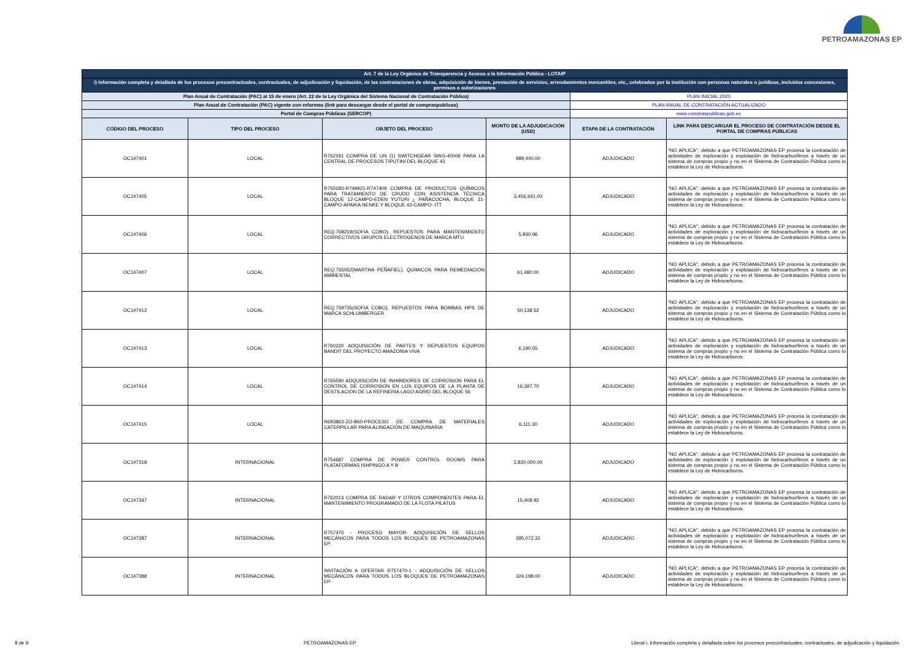PETROAMAZONAS EP
| Art. 7 de la Ley Orgánica de Transparencia y Acceso a la Información Pública - LOTAIP | | | | | |
| i) Información completa y detallada de los procesos precontractuales, contractuales, de adjudicación y liquidación, de las contrataciones de obras, adquisición de bienes, prestación de servicios, arrendamientos mercantiles, etc., celebrados por la institución con personas naturales o jurídicas, incluidos concesiones, permisos o autorizaciones | | | | | |
| Plan Anual de Contratación (PAC) al 15 de enero (Art. 22 de la Ley Orgánica del Sistema Nacional de Contratación Pública) | | | | PLAN INICIAL 2020 | |
| Plan Anual de Contratación (PAC) vigente con reformas (link para descargar desde el portal de compraspublicas) | | | | PLAN ANUAL DE CONTRATACIÓN ACTUALIZADO | |
| Portal de Compras Públicas (SERCOP) | | | | www.compraspublicas.gob.ec | |
| CÓDIGO DEL PROCESO | TIPO DEL PROCESO | OBJETO DEL PROCESO | MONTO DE LA ADJUDICACIÓN (USD) | ETAPA DE LA CONTRATACIÓN | LINK PARA DESCARGAR EL PROCESO DE CONTRATACIÓN DESDE EL PORTAL DE COMPRAS PÚBLICAS |
| OC147401 | LOCAL | R762191 COMPRA DE UN (1) SWITCHGEAR SWG-40006 PARA LA CENTRAL DE PROCESOS TIPUTINI DEL BLOQUE 43 | 989,440.00 | ADJUDICADO | "NO APLICA"; debido a que PETROAMAZONAS EP procesa la contratación de actividades de exploración y explotación de hidrocarburíferos a través de un sistema de compras propio y no en el Sistema de Contratación Pública como lo establece la Ley de Hidrocarburos. |
| OC147405 | LOCAL | R750183-R749921-R747409 COMPRA DE PRODUCTOS QUÍMICOS PARA TRATAMIENTO DE CRUDO CON ASISTENCIA TÉCNICA BLOQUE 12-CAMPO-EDEN YUTURI ¿ PAÑACOCHA, BLOQUE 31-CAMPO-APAIKA NENKE Y BLOQUE 43-CAMPO- ITT | 3,456,641.00 | ADJUDICADO | "NO APLICA"; debido a que PETROAMAZONAS EP procesa la contratación de actividades de exploración y explotación de hidrocarburíferos a través de un sistema de compras propio y no en el Sistema de Contratación Pública como lo establece la Ley de Hidrocarburos. |
| OC147406 | LOCAL | REQ.768219(SOFIA COBO), REPUESTOS PARA MANTENIMIENTO CORRECTIVOS GRUPOS ELECTROGENOS DE MARCA MTU | 5,930.96 | ADJUDICADO | "NO APLICA"; debido a que PETROAMAZONAS EP procesa la contratación de actividades de exploración y explotación de hidrocarburíferos a través de un sistema de compras propio y no en el Sistema de Contratación Pública como lo establece la Ley de Hidrocarburos. |
| OC147407 | LOCAL | REQ.765052(MARTHA PEÑAFIEL), QUIMICOS PARA REMEDIACION AMBIENTAL | 61,480.00 | ADJUDICADO | "NO APLICA"; debido a que PETROAMAZONAS EP procesa la contratación de actividades de exploración y explotación de hidrocarburíferos a través de un sistema de compras propio y no en el Sistema de Contratación Pública como lo establece la Ley de Hidrocarburos. |
| OC147412 | LOCAL | REQ.759735(SOFIA COBO), REPUESTOS PARA BOMBAS HPS DE MARCA SCHLUMBERGER | 50,138.52 | ADJUDICADO | "NO APLICA"; debido a que PETROAMAZONAS EP procesa la contratación de actividades de exploración y explotación de hidrocarburíferos a través de un sistema de compras propio y no en el Sistema de Contratación Pública como lo establece la Ley de Hidrocarburos. |
| OC147413 | LOCAL | R760220 ADQUISICIÓN DE PARTES Y REPUESTOS EQUIPOS BANDIT DEL PROYECTO AMAZONIA VIVA | 6,190.55 | ADJUDICADO | "NO APLICA"; debido a que PETROAMAZONAS EP procesa la contratación de actividades de exploración y explotación de hidrocarburíferos a través de un sistema de compras propio y no en el Sistema de Contratación Pública como lo establece la Ley de Hidrocarburos. |
| OC147414 | LOCAL | R765590 ADQUISICIÓN DE INHIBIDORES DE CORROSION PARA EL CONTROL DE CORROSION EN LOS EQUIPOS DE LA PLANTA DE DESTILACION DE LA REFINERIA LAGO AGRIO DEL BLOQUE 56 | 16,397.70 | ADJUDICADO | "NO APLICA"; debido a que PETROAMAZONAS EP procesa la contratación de actividades de exploración y explotación de hidrocarburíferos a través de un sistema de compras propio y no en el Sistema de Contratación Pública como lo establece la Ley de Hidrocarburos. |
| OC147415 | LOCAL | R693863-ZO-B60-PROCESO DE COMPRA DE MATERIALES CATERPILLAR PARA ALINEACIÓN DE MAQUINARIA | 6,111.30 | ADJUDICADO | "NO APLICA"; debido a que PETROAMAZONAS EP procesa la contratación de actividades de exploración y explotación de hidrocarburíferos a través de un sistema de compras propio y no en el Sistema de Contratación Pública como lo establece la Ley de Hidrocarburos. |
| OC147318 | INTERNACIONAL | R754687 COMPRA DE POWER CONTROL ROOMS PARA PLATAFORMAS ISHPINGO A Y B | 2,830,000.00 | ADJUDICADO | "NO APLICA"; debido a que PETROAMAZONAS EP procesa la contratación de actividades de exploración y explotación de hidrocarburíferos a través de un sistema de compras propio y no en el Sistema de Contratación Pública como lo establece la Ley de Hidrocarburos. |
| OC147347 | INTERNACIONAL | R762013 COMPRA DE RADAR Y OTROS COMPONENTES PARA EL MANTENIMIENTO PROGRAMADO DE LA FLOTA PILATUS | 15,408.92 | ADJUDICADO | "NO APLICA"; debido a que PETROAMAZONAS EP procesa la contratación de actividades de exploración y explotación de hidrocarburíferos a través de un sistema de compras propio y no en el Sistema de Contratación Pública como lo establece la Ley de Hidrocarburos. |
| OC147387 | INTERNACIONAL | R757470 - PROCESO MAYOR- ADQUISICIÓN DE SELLOS MECÁNICOS PARA TODOS LOS BLOQUES DE PETROAMAZONAS EP. | 395,072.32 | ADJUDICADO | "NO APLICA"; debido a que PETROAMAZONAS EP procesa la contratación de actividades de exploración y explotación de hidrocarburíferos a través de un sistema de compras propio y no en el Sistema de Contratación Pública como lo establece la Ley de Hidrocarburos. |
| OC147388 | INTERNACIONAL | INVITACIÓN A OFERTAR R757470-1 - ADQUISICIÓN DE SELLOS MECÁNICOS PARA TODOS LOS BLOQUES DE PETROAMAZONAS EP. | 324,198.00 | ADJUDICADO | "NO APLICA"; debido a que PETROAMAZONAS EP procesa la contratación de actividades de exploración y explotación de hidrocarburíferos a través de un sistema de compras propio y no en el Sistema de Contratación Pública como lo establece la Ley de Hidrocarburos. |
8 de 9 PETROAMAZONAS EP Literal i. Información completa y detallada sobre los procesos precontractuales, contractuales, de adjudicación y liquidación